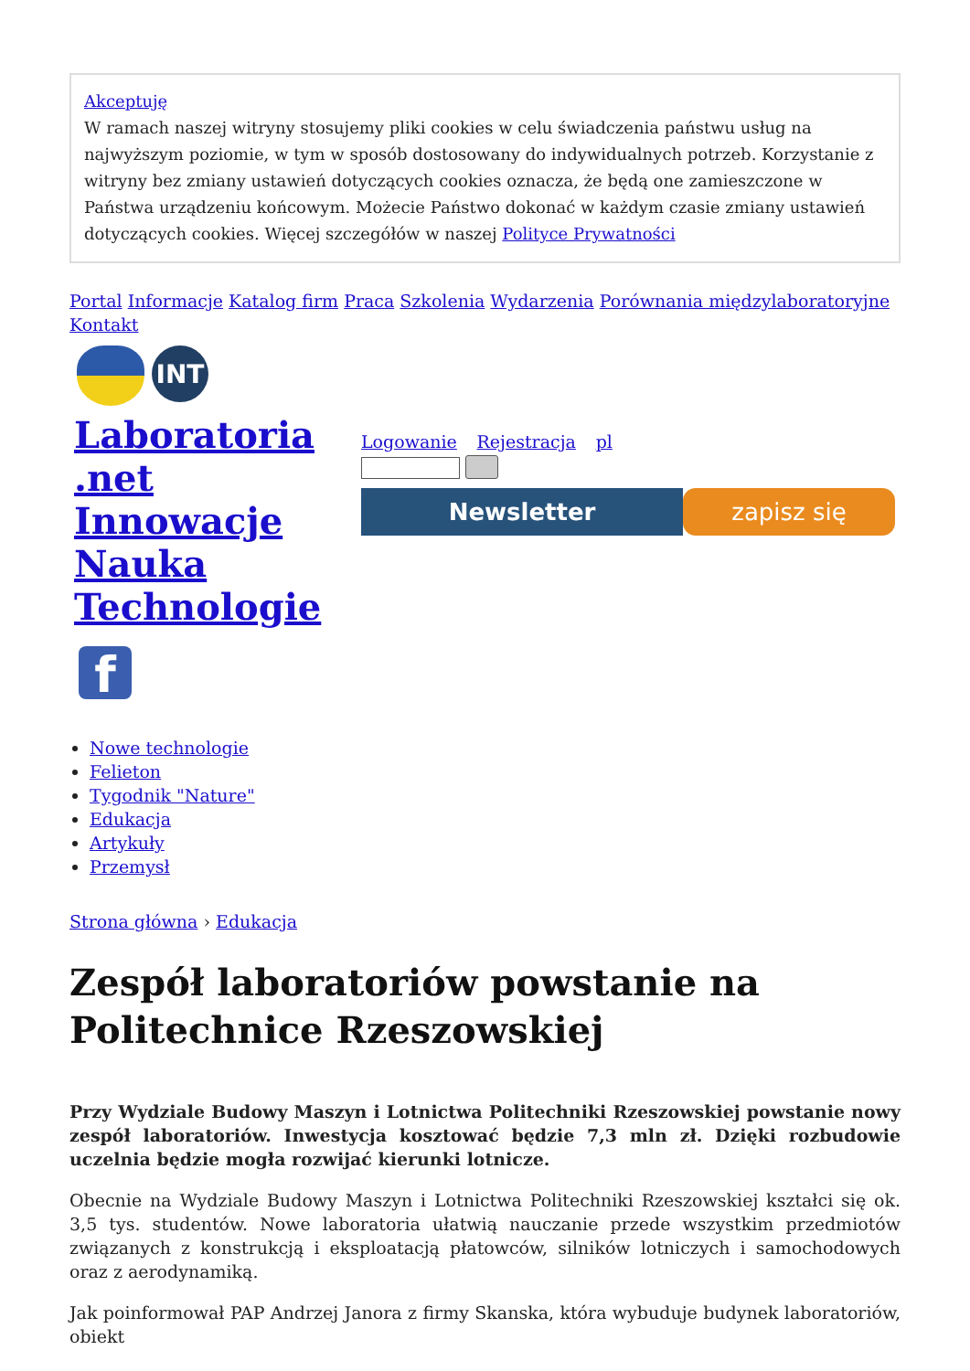Akceptuję
W ramach naszej witryny stosujemy pliki cookies w celu świadczenia państwu usług na najwyższym poziomie, w tym w sposób dostosowany do indywidualnych potrzeb. Korzystanie z witryny bez zmiany ustawień dotyczących cookies oznacza, że będą one zamieszczone w Państwa urządzeniu końcowym. Możecie Państwo dokonać w każdym czasie zmiany ustawień dotyczących cookies. Więcej szczegółów w naszej Polityce Prywatności
Portal Informacje Katalog firm Praca Szkolenia Wydarzenia Porównania międzylaboratoryjne Kontakt
INT
Laboratoria .net Innowacje Nauka Technologie
Logowanie Rejestracja pl
Newsletter zapisz się
f
Nowe technologie
Felieton
Tygodnik "Nature"
Edukacja
Artykuły
Przemysł
Strona główna › Edukacja
Zespół laboratoriów powstanie na Politechnice Rzeszowskiej
Przy Wydziale Budowy Maszyn i Lotnictwa Politechniki Rzeszowskiej powstanie nowy zespół laboratoriów. Inwestycja kosztować będzie 7,3 mln zł. Dzięki rozbudowie uczelnia będzie mogła rozwijać kierunki lotnicze.
Obecnie na Wydziale Budowy Maszyn i Lotnictwa Politechniki Rzeszowskiej kształci się ok. 3,5 tys. studentów. Nowe laboratoria ułatwią nauczanie przede wszystkim przedmiotów związanych z konstrukcją i eksploatacją płatowców, silników lotniczych i samochodowych oraz z aerodynamiką.
Jak poinformował PAP Andrzej Janora z firmy Skanska, która wybuduje budynek laboratoriów, obiekt